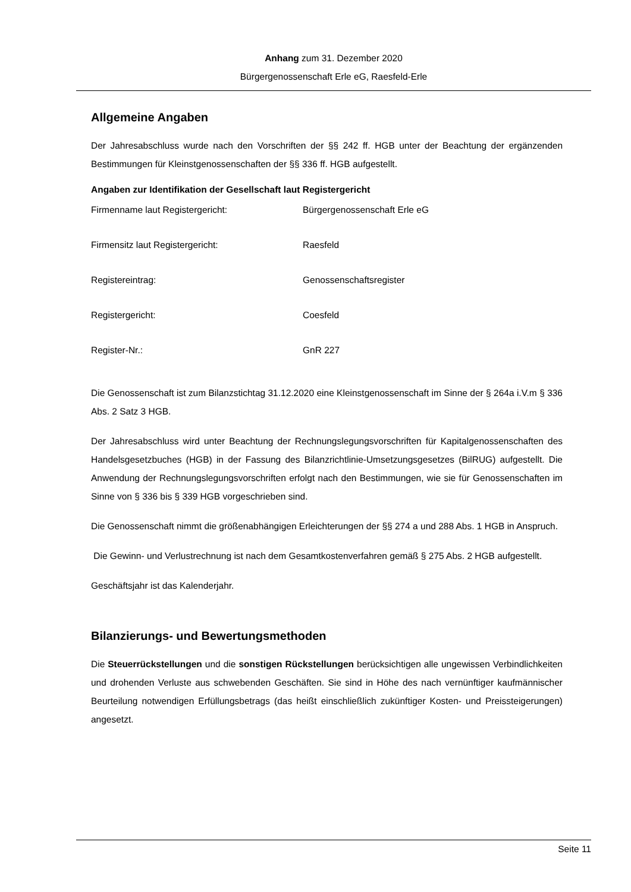Anhang zum 31. Dezember 2020
Bürgergenossenschaft Erle eG, Raesfeld-Erle
Allgemeine Angaben
Der Jahresabschluss wurde nach den Vorschriften der §§ 242 ff. HGB unter der Beachtung der ergänzenden Bestimmungen für Kleinstgenossenschaften der §§ 336 ff. HGB aufgestellt.
Angaben zur Identifikation der Gesellschaft laut Registergericht
| Firmenname laut Registergericht: | Bürgergenossenschaft Erle eG |
| Firmensitz laut Registergericht: | Raesfeld |
| Registereintrag: | Genossenschaftsregister |
| Registergericht: | Coesfeld |
| Register-Nr.: | GnR 227 |
Die Genossenschaft ist zum Bilanzstichtag 31.12.2020 eine Kleinstgenossenschaft im Sinne der § 264a i.V.m § 336 Abs. 2 Satz 3 HGB.
Der Jahresabschluss wird unter Beachtung der Rechnungslegungsvorschriften für Kapitalgenossenschaften des Handelsgesetzbuches (HGB) in der Fassung des Bilanzrichtlinie-Umsetzungsgesetzes (BilRUG) aufgestellt. Die Anwendung der Rechnungslegungsvorschriften erfolgt nach den Bestimmungen, wie sie für Genossenschaften im Sinne von § 336 bis § 339 HGB vorgeschrieben sind.
Die Genossenschaft nimmt die größenabhängigen Erleichterungen der §§ 274 a und 288 Abs. 1 HGB in Anspruch.
Die Gewinn- und Verlustrechnung ist nach dem Gesamtkostenverfahren gemäß § 275 Abs. 2 HGB aufgestellt.
Geschäftsjahr ist das Kalenderjahr.
Bilanzierungs- und Bewertungsmethoden
Die Steuerrückstellungen und die sonstigen Rückstellungen berücksichtigen alle ungewissen Verbindlichkeiten und drohenden Verluste aus schwebenden Geschäften. Sie sind in Höhe des nach vernünftiger kaufmännischer Beurteilung notwendigen Erfüllungsbetrags (das heißt einschließlich zukünftiger Kosten- und Preissteigerungen) angesetzt.
Seite 11